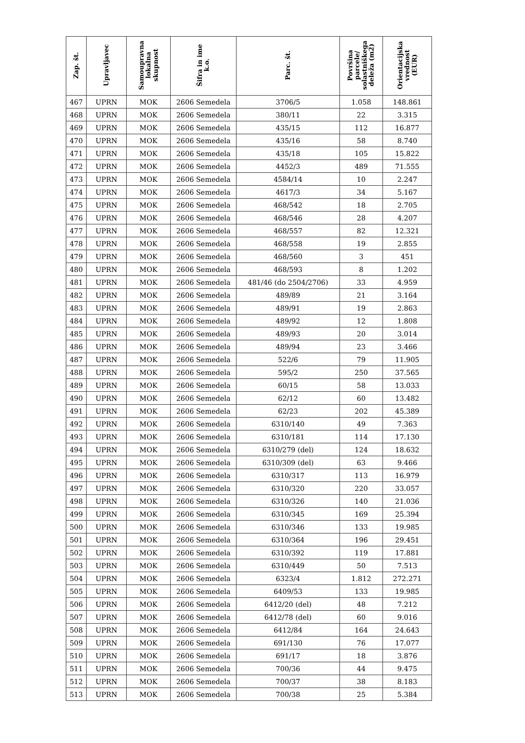| Zap. št. | Upravljavec | Samoupravna lokalna skupnost | Šifra in ime k.o. | Parc. št. | Površina parcele/ solastniškega deleža (m2) | Orientacijska vrednost (EUR) |
| --- | --- | --- | --- | --- | --- | --- |
| 467 | UPRN | MOK | 2606 Semedela | 3706/5 | 1.058 | 148.861 |
| 468 | UPRN | MOK | 2606 Semedela | 380/11 | 22 | 3.315 |
| 469 | UPRN | MOK | 2606 Semedela | 435/15 | 112 | 16.877 |
| 470 | UPRN | MOK | 2606 Semedela | 435/16 | 58 | 8.740 |
| 471 | UPRN | MOK | 2606 Semedela | 435/18 | 105 | 15.822 |
| 472 | UPRN | MOK | 2606 Semedela | 4452/3 | 489 | 71.555 |
| 473 | UPRN | MOK | 2606 Semedela | 4584/14 | 10 | 2.247 |
| 474 | UPRN | MOK | 2606 Semedela | 4617/3 | 34 | 5.167 |
| 475 | UPRN | MOK | 2606 Semedela | 468/542 | 18 | 2.705 |
| 476 | UPRN | MOK | 2606 Semedela | 468/546 | 28 | 4.207 |
| 477 | UPRN | MOK | 2606 Semedela | 468/557 | 82 | 12.321 |
| 478 | UPRN | MOK | 2606 Semedela | 468/558 | 19 | 2.855 |
| 479 | UPRN | MOK | 2606 Semedela | 468/560 | 3 | 451 |
| 480 | UPRN | MOK | 2606 Semedela | 468/593 | 8 | 1.202 |
| 481 | UPRN | MOK | 2606 Semedela | 481/46 (do 2504/2706) | 33 | 4.959 |
| 482 | UPRN | MOK | 2606 Semedela | 489/89 | 21 | 3.164 |
| 483 | UPRN | MOK | 2606 Semedela | 489/91 | 19 | 2.863 |
| 484 | UPRN | MOK | 2606 Semedela | 489/92 | 12 | 1.808 |
| 485 | UPRN | MOK | 2606 Semedela | 489/93 | 20 | 3.014 |
| 486 | UPRN | MOK | 2606 Semedela | 489/94 | 23 | 3.466 |
| 487 | UPRN | MOK | 2606 Semedela | 522/6 | 79 | 11.905 |
| 488 | UPRN | MOK | 2606 Semedela | 595/2 | 250 | 37.565 |
| 489 | UPRN | MOK | 2606 Semedela | 60/15 | 58 | 13.033 |
| 490 | UPRN | MOK | 2606 Semedela | 62/12 | 60 | 13.482 |
| 491 | UPRN | MOK | 2606 Semedela | 62/23 | 202 | 45.389 |
| 492 | UPRN | MOK | 2606 Semedela | 6310/140 | 49 | 7.363 |
| 493 | UPRN | MOK | 2606 Semedela | 6310/181 | 114 | 17.130 |
| 494 | UPRN | MOK | 2606 Semedela | 6310/279 (del) | 124 | 18.632 |
| 495 | UPRN | MOK | 2606 Semedela | 6310/309 (del) | 63 | 9.466 |
| 496 | UPRN | MOK | 2606 Semedela | 6310/317 | 113 | 16.979 |
| 497 | UPRN | MOK | 2606 Semedela | 6310/320 | 220 | 33.057 |
| 498 | UPRN | MOK | 2606 Semedela | 6310/326 | 140 | 21.036 |
| 499 | UPRN | MOK | 2606 Semedela | 6310/345 | 169 | 25.394 |
| 500 | UPRN | MOK | 2606 Semedela | 6310/346 | 133 | 19.985 |
| 501 | UPRN | MOK | 2606 Semedela | 6310/364 | 196 | 29.451 |
| 502 | UPRN | MOK | 2606 Semedela | 6310/392 | 119 | 17.881 |
| 503 | UPRN | MOK | 2606 Semedela | 6310/449 | 50 | 7.513 |
| 504 | UPRN | MOK | 2606 Semedela | 6323/4 | 1.812 | 272.271 |
| 505 | UPRN | MOK | 2606 Semedela | 6409/53 | 133 | 19.985 |
| 506 | UPRN | MOK | 2606 Semedela | 6412/20 (del) | 48 | 7.212 |
| 507 | UPRN | MOK | 2606 Semedela | 6412/78 (del) | 60 | 9.016 |
| 508 | UPRN | MOK | 2606 Semedela | 6412/84 | 164 | 24.643 |
| 509 | UPRN | MOK | 2606 Semedela | 691/130 | 76 | 17.077 |
| 510 | UPRN | MOK | 2606 Semedela | 691/17 | 18 | 3.876 |
| 511 | UPRN | MOK | 2606 Semedela | 700/36 | 44 | 9.475 |
| 512 | UPRN | MOK | 2606 Semedela | 700/37 | 38 | 8.183 |
| 513 | UPRN | MOK | 2606 Semedela | 700/38 | 25 | 5.384 |